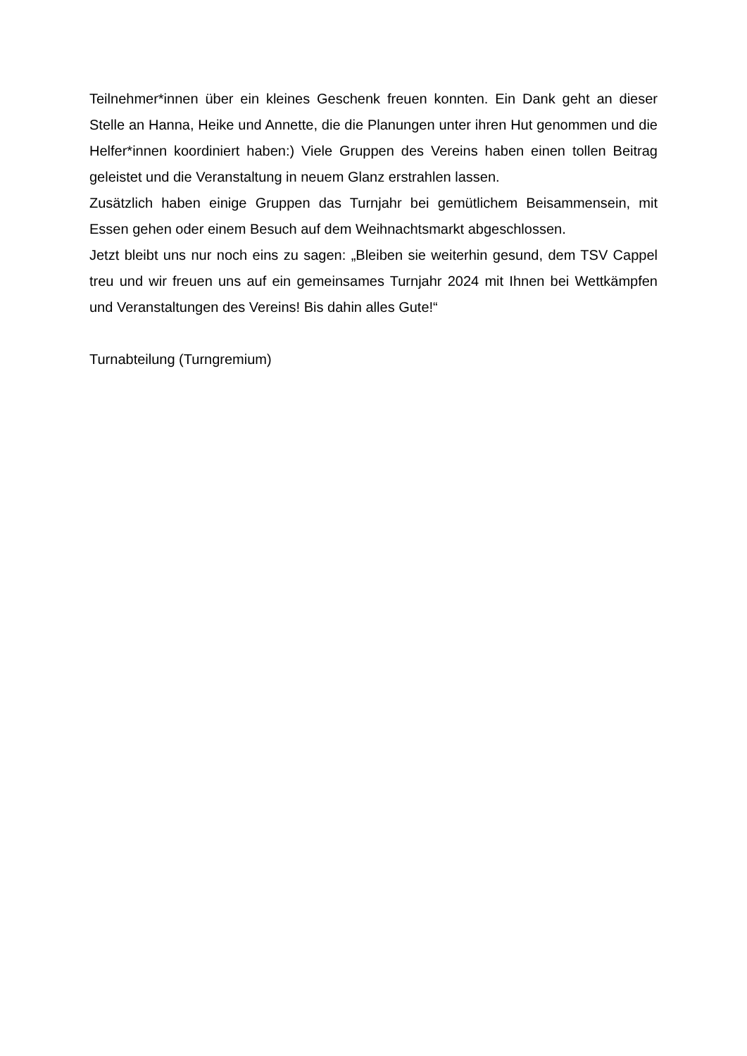Teilnehmer*innen über ein kleines Geschenk freuen konnten. Ein Dank geht an dieser Stelle an Hanna, Heike und Annette, die die Planungen unter ihren Hut genommen und die Helfer*innen koordiniert haben:) Viele Gruppen des Vereins haben einen tollen Beitrag geleistet und die Veranstaltung in neuem Glanz erstrahlen lassen.
Zusätzlich haben einige Gruppen das Turnjahr bei gemütlichem Beisammensein, mit Essen gehen oder einem Besuch auf dem Weihnachtsmarkt abgeschlossen.
Jetzt bleibt uns nur noch eins zu sagen: „Bleiben sie weiterhin gesund, dem TSV Cappel treu und wir freuen uns auf ein gemeinsames Turnjahr 2024 mit Ihnen bei Wettkämpfen und Veranstaltungen des Vereins! Bis dahin alles Gute!“
Turnabteilung (Turngremium)